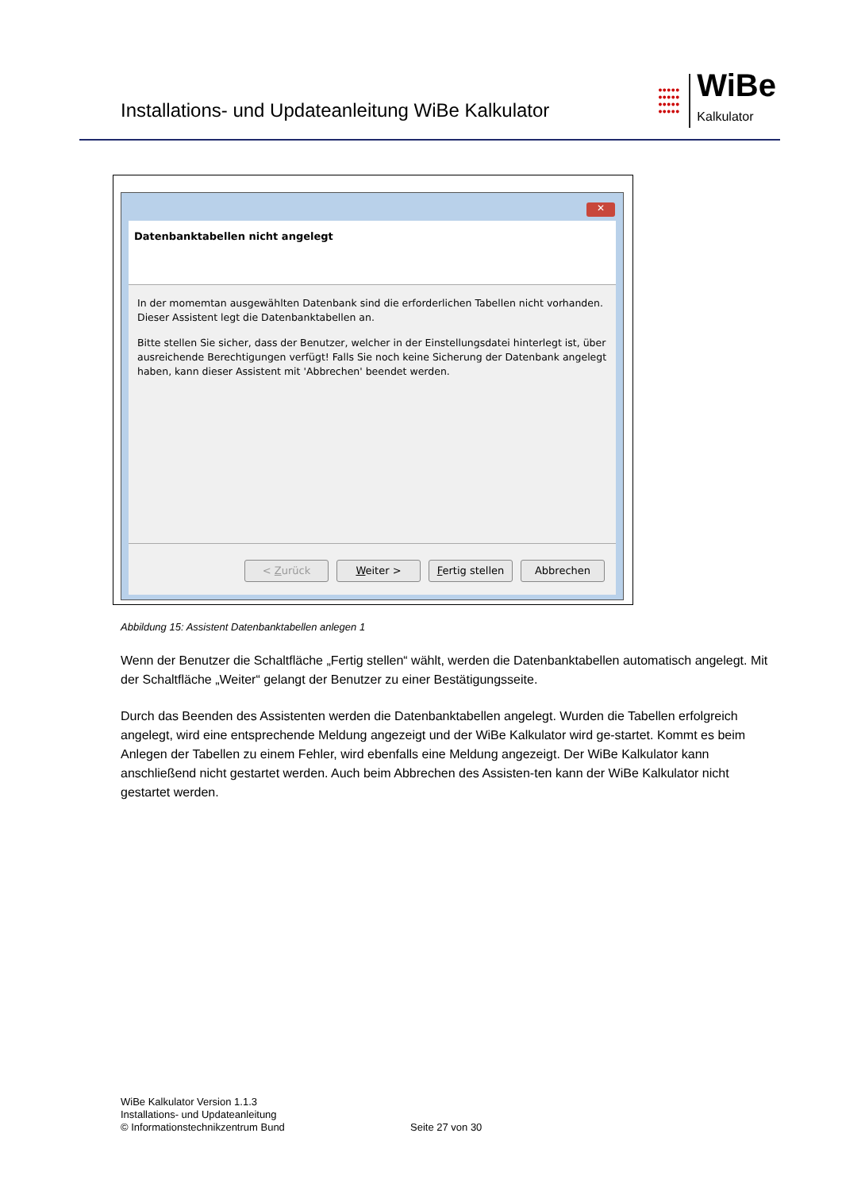Installations- und Updateanleitung WiBe Kalkulator
●●●●●
●●●●●
●●●●●
●●●●●
WiBe
Kalkulator
✕
Datenbanktabellen nicht angelegt
In der momemtan ausgewählten Datenbank sind die erforderlichen Tabellen nicht vorhanden. Dieser Assistent legt die Datenbanktabellen an.
Bitte stellen Sie sicher, dass der Benutzer, welcher in der Einstellungsdatei hinterlegt ist, über ausreichende Berechtigungen verfügt! Falls Sie noch keine Sicherung der Datenbank angelegt haben, kann dieser Assistent mit 'Abbrechen' beendet werden.
< Zurück Weiter > Fertig stellen Abbrechen
Abbildung 15: Assistent Datenbanktabellen anlegen 1
Wenn der Benutzer die Schaltfläche „Fertig stellen“ wählt, werden die Datenbanktabellen automatisch angelegt. Mit der Schaltfläche „Weiter“ gelangt der Benutzer zu einer Bestätigungsseite.
Durch das Beenden des Assistenten werden die Datenbanktabellen angelegt. Wurden die Tabellen erfolgreich angelegt, wird eine entsprechende Meldung angezeigt und der WiBe Kalkulator wird ge-startet. Kommt es beim Anlegen der Tabellen zu einem Fehler, wird ebenfalls eine Meldung angezeigt. Der WiBe Kalkulator kann anschließend nicht gestartet werden. Auch beim Abbrechen des Assisten-ten kann der WiBe Kalkulator nicht gestartet werden.
WiBe Kalkulator Version 1.1.3
Installations- und Updateanleitung
© Informationstechnikzentrum Bund
Seite 27 von 30